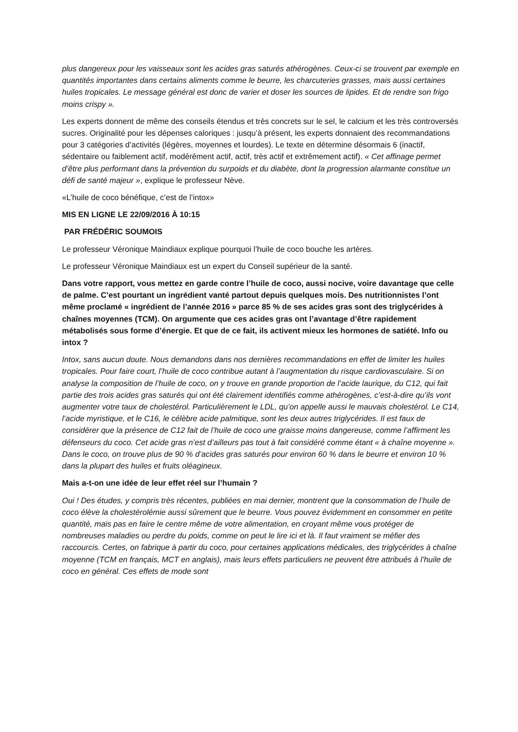plus dangereux pour les vaisseaux sont les acides gras saturés athérogènes. Ceux-ci se trouvent par exemple en quantités importantes dans certains aliments comme le beurre, les charcuteries grasses, mais aussi certaines huiles tropicales. Le message général est donc de varier et doser les sources de lipides. Et de rendre son frigo moins crispy ».
Les experts donnent de même des conseils étendus et très concrets sur le sel, le calcium et les très controversés sucres. Originalité pour les dépenses caloriques : jusqu’à présent, les experts donnaient des recommandations pour 3 catégories d’activités (légères, moyennes et lourdes). Le texte en détermine désormais 6 (inactif, sédentaire ou faiblement actif, modérément actif, actif, très actif et extrêmement actif). « Cet affinage permet d’être plus performant dans la prévention du surpoids et du diabète, dont la progression alarmante constitue un défi de santé majeur », explique le professeur Nève.
«L’huile de coco bénéfique, c’est de l’intox»
MIS EN LIGNE LE 22/09/2016 À 10:15
PAR FRÉDÉRIC SOUMOIS
Le professeur Véronique Maindiaux explique pourquoi l’huile de coco bouche les artères.
Le professeur Véronique Maindiaux est un expert du Conseil supérieur de la santé.
Dans votre rapport, vous mettez en garde contre l’huile de coco, aussi nocive, voire davantage que celle de palme. C’est pourtant un ingrédient vanté partout depuis quelques mois. Des nutritionnistes l’ont même proclamé « ingrédient de l’année 2016 » parce 85 % de ses acides gras sont des triglycérides à chaînes moyennes (TCM). On argumente que ces acides gras ont l’avantage d’être rapidement métabolisés sous forme d’énergie. Et que de ce fait, ils activent mieux les hormones de satiété. Info ou intox ?
Intox, sans aucun doute. Nous demandons dans nos dernières recommandations en effet de limiter les huiles tropicales. Pour faire court, l’huile de coco contribue autant à l’augmentation du risque cardiovasculaire. Si on analyse la composition de l’huile de coco, on y trouve en grande proportion de l’acide laurique, du C12, qui fait partie des trois acides gras saturés qui ont été clairement identifiés comme athérogènes, c’est-à-dire qu’ils vont augmenter votre taux de cholestérol. Particulièrement le LDL, qu’on appelle aussi le mauvais cholestérol. Le C14, l’acide myristique, et le C16, le célèbre acide palmitique, sont les deux autres triglycérides. Il est faux de considérer que la présence de C12 fait de l’huile de coco une graisse moins dangereuse, comme l’affirment les défenseurs du coco. Cet acide gras n’est d’ailleurs pas tout à fait considéré comme étant « à chaîne moyenne ». Dans le coco, on trouve plus de 90 % d’acides gras saturés pour environ 60 % dans le beurre et environ 10 % dans la plupart des huiles et fruits oléagineux.
Mais a-t-on une idée de leur effet réel sur l’humain ?
Oui ! Des études, y compris très récentes, publiées en mai dernier, montrent que la consommation de l’huile de coco élève la cholestérolémie aussi sûrement que le beurre. Vous pouvez évidemment en consommer en petite quantité, mais pas en faire le centre même de votre alimentation, en croyant même vous protéger de nombreuses maladies ou perdre du poids, comme on peut le lire ici et là. Il faut vraiment se méfier des raccourcis. Certes, on fabrique à partir du coco, pour certaines applications médicales, des triglycérides à chaîne moyenne (TCM en français, MCT en anglais), mais leurs effets particuliers ne peuvent être attribués à l’huile de coco en général. Ces effets de mode sont